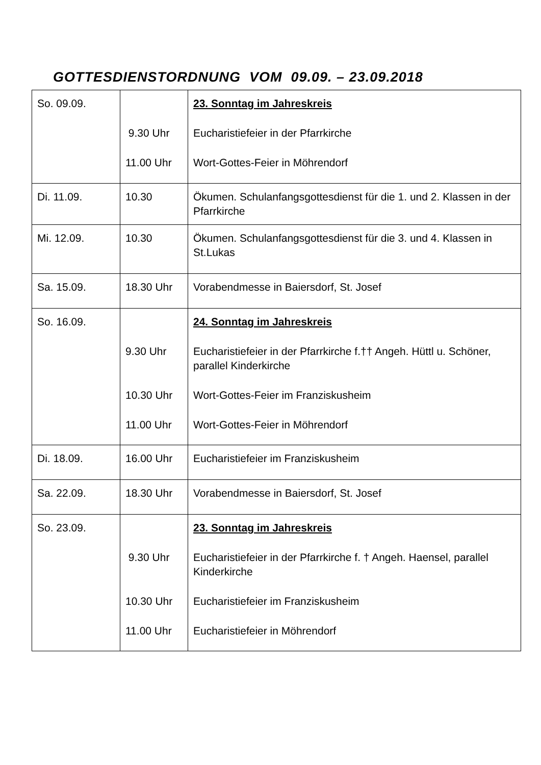GOTTESDIENSTORDNUNG VOM 09.09. – 23.09.2018
| So. 09.09. | 9.30 Uhr 11.00 Uhr | 23. Sonntag im Jahreskreis Eucharistiefeier in der Pfarrkirche Wort-Gottes-Feier in Möhrendorf |
| Di. 11.09. | 10.30 | Ökumen. Schulanfangsgottesdienst für die 1. und 2. Klassen in der Pfarrkirche |
| Mi. 12.09. | 10.30 | Ökumen. Schulanfangsgottesdienst für die 3. und 4. Klassen in St.Lukas |
| Sa. 15.09. | 18.30 Uhr | Vorabendmesse in Baiersdorf, St. Josef |
| So. 16.09. | 9.30 Uhr 10.30 Uhr 11.00 Uhr | 24. Sonntag im Jahreskreis Eucharistiefeier in der Pfarrkirche f.†† Angeh. Hüttl u. Schöner, parallel Kinderkirche Wort-Gottes-Feier im Franziskusheim Wort-Gottes-Feier in Möhrendorf |
| Di. 18.09. | 16.00 Uhr | Eucharistiefeier im Franziskusheim |
| Sa. 22.09. | 18.30 Uhr | Vorabendmesse in Baiersdorf, St. Josef |
| So. 23.09. | 9.30 Uhr 10.30 Uhr 11.00 Uhr | 23. Sonntag im Jahreskreis Eucharistiefeier in der Pfarrkirche f. † Angeh. Haensel, parallel Kinderkirche Eucharistiefeier im Franziskusheim Eucharistiefeier in Möhrendorf |